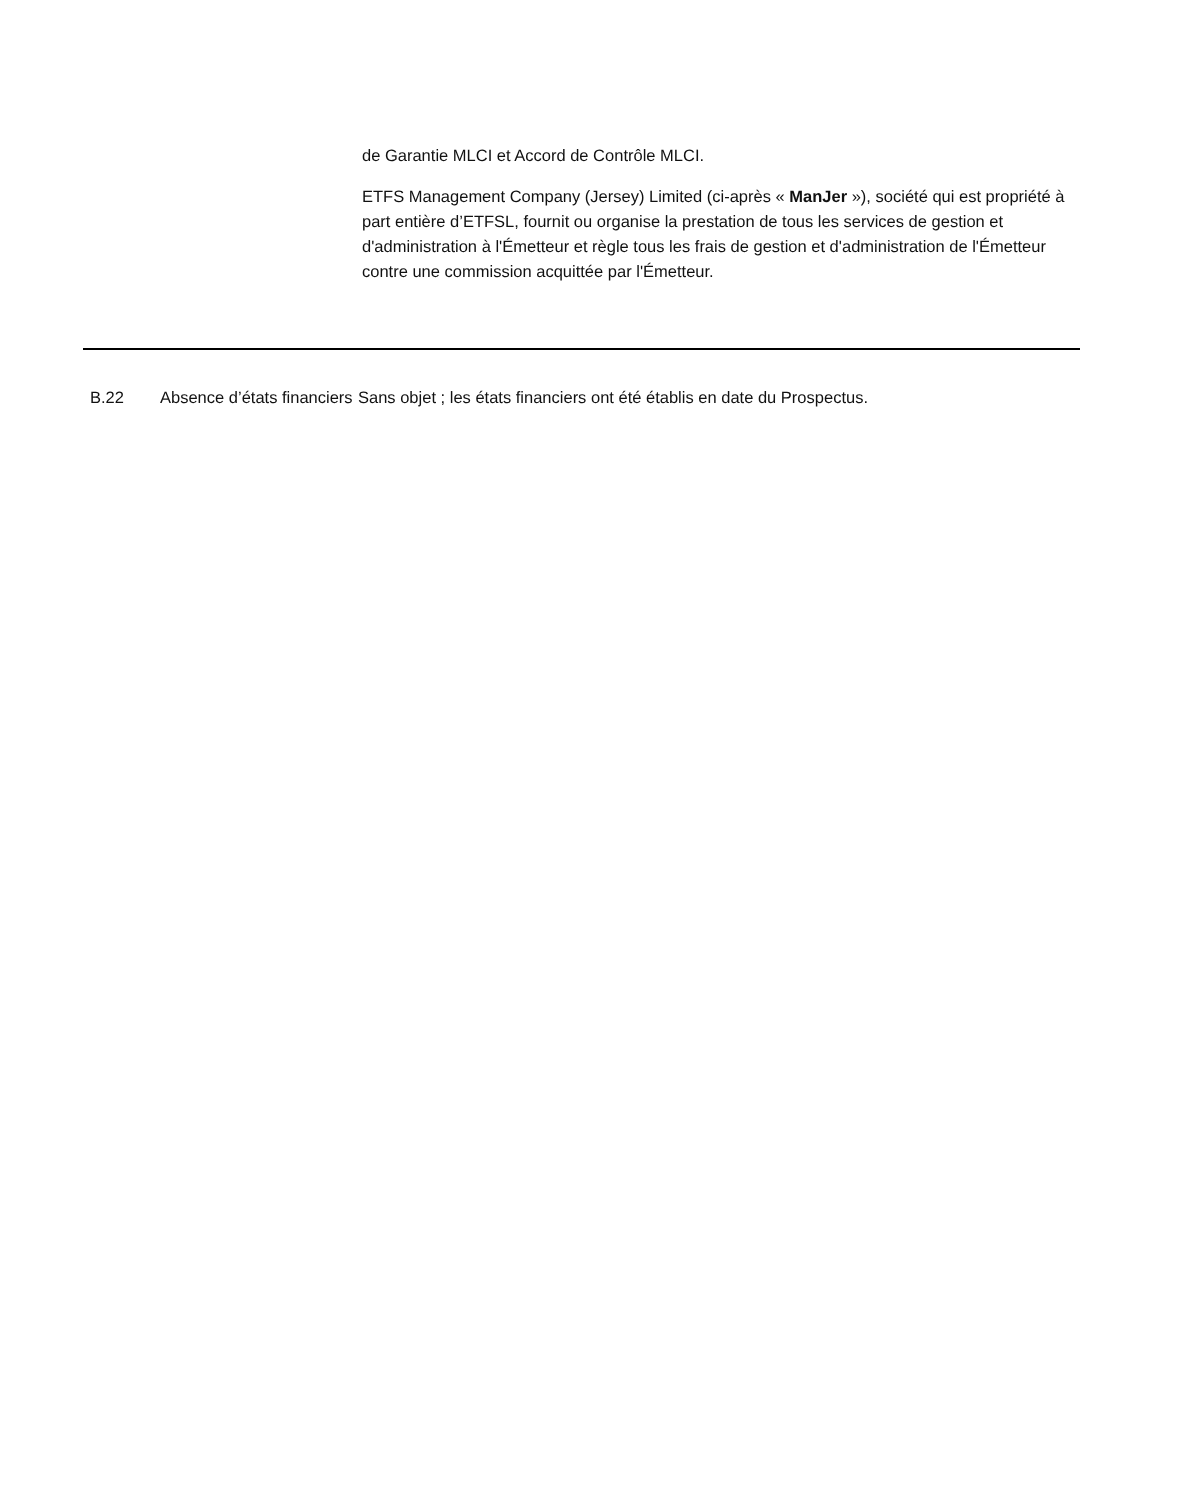de Garantie MLCI et Accord de Contrôle MLCI.
ETFS Management Company (Jersey) Limited (ci-après « ManJer »), société qui est propriété à part entière d’ETFSL, fournit ou organise la prestation de tous les services de gestion et d'administration à l'Émetteur et règle tous les frais de gestion et d'administration de l'Émetteur contre une commission acquittée par l'Émetteur.
| B.22 | Absence d’états financiers | Sans objet ; les états financiers ont été établis en date du Prospectus. |